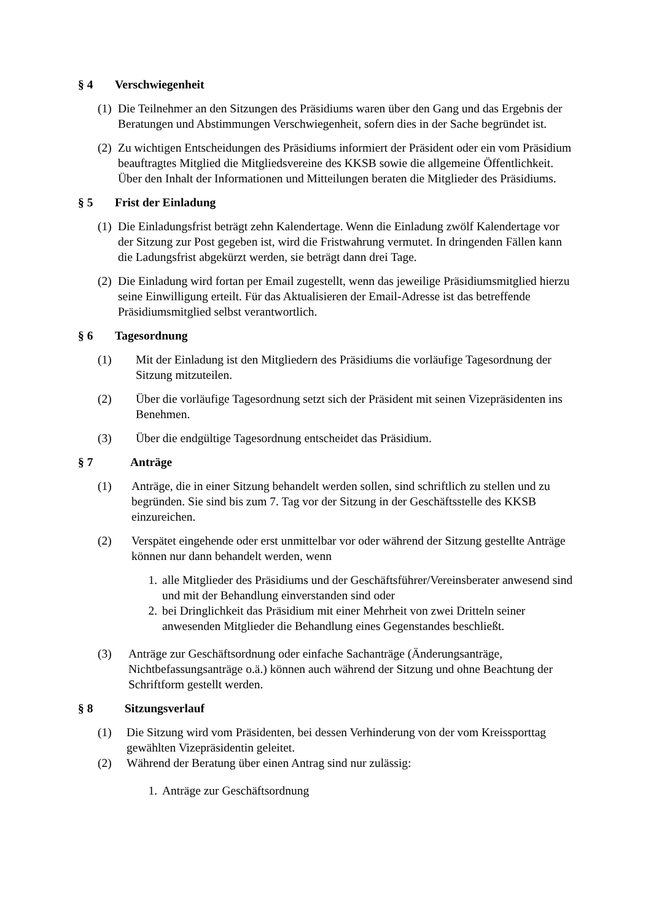§ 4 Verschwiegenheit
(1) Die Teilnehmer an den Sitzungen des Präsidiums waren über den Gang und das Ergebnis der Beratungen und Abstimmungen Verschwiegenheit, sofern dies in der Sache begründet ist.
(2) Zu wichtigen Entscheidungen des Präsidiums informiert der Präsident oder ein vom Präsidium beauftragtes Mitglied die Mitgliedsvereine des KKSB sowie die allgemeine Öffentlichkeit. Über den Inhalt der Informationen und Mitteilungen beraten die Mitglieder des Präsidiums.
§ 5 Frist der Einladung
(1) Die Einladungsfrist beträgt zehn Kalendertage. Wenn die Einladung zwölf Kalendertage vor der Sitzung zur Post gegeben ist, wird die Fristwahrung vermutet. In dringenden Fällen kann die Ladungsfrist abgekürzt werden, sie beträgt dann drei Tage.
(2) Die Einladung wird fortan per Email zugestellt, wenn das jeweilige Präsidiumsmitglied hierzu seine Einwilligung erteilt. Für das Aktualisieren der Email-Adresse ist das betreffende Präsidiumsmitglied selbst verantwortlich.
§ 6 Tagesordnung
(1) Mit der Einladung ist den Mitgliedern des Präsidiums die vorläufige Tagesordnung der Sitzung mitzuteilen.
(2) Über die vorläufige Tagesordnung setzt sich der Präsident mit seinen Vizepräsidenten ins Benehmen.
(3) Über die endgültige Tagesordnung entscheidet das Präsidium.
§ 7 Anträge
(1) Anträge, die in einer Sitzung behandelt werden sollen, sind schriftlich zu stellen und zu begründen. Sie sind bis zum 7. Tag vor der Sitzung in der Geschäftsstelle des KKSB einzureichen.
(2) Verspätet eingehende oder erst unmittelbar vor oder während der Sitzung gestellte Anträge können nur dann behandelt werden, wenn
1. alle Mitglieder des Präsidiums und der Geschäftsführer/Vereinsberater anwesend sind und mit der Behandlung einverstanden sind oder
2. bei Dringlichkeit das Präsidium mit einer Mehrheit von zwei Dritteln seiner anwesenden Mitglieder die Behandlung eines Gegenstandes beschließt.
(3) Anträge zur Geschäftsordnung oder einfache Sachanträge (Änderungsanträge, Nichtbefassungsanträge o.ä.) können auch während der Sitzung und ohne Beachtung der Schriftform gestellt werden.
§ 8 Sitzungsverlauf
(1) Die Sitzung wird vom Präsidenten, bei dessen Verhinderung von der vom Kreissporttag gewählten Vizepräsidentin geleitet.
(2) Während der Beratung über einen Antrag sind nur zulässig:
1. Anträge zur Geschäftsordnung